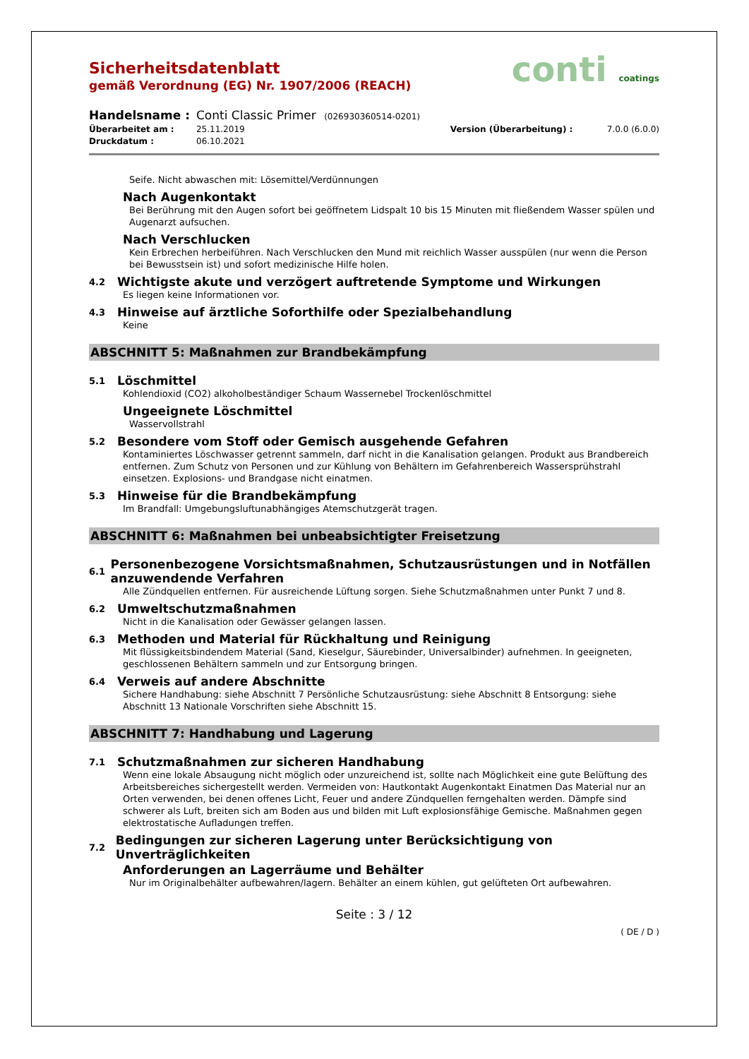Sicherheitsdatenblatt
gemäß Verordnung (EG) Nr. 1907/2006 (REACH)
conti coatings
Handelsname : Conti Classic Primer (026930360514-0201)
Überarbeitet am : 25.11.2019 Version (Überarbeitung) : 7.0.0 (6.0.0)
Druckdatum : 06.10.2021
Seife. Nicht abwaschen mit: Lösemittel/Verdünnungen
Nach Augenkontakt
Bei Berührung mit den Augen sofort bei geöffnetem Lidspalt 10 bis 15 Minuten mit fließendem Wasser spülen und Augenarzt aufsuchen.
Nach Verschlucken
Kein Erbrechen herbeiführen. Nach Verschlucken den Mund mit reichlich Wasser ausspülen (nur wenn die Person bei Bewusstsein ist) und sofort medizinische Hilfe holen.
4.2 Wichtigste akute und verzögert auftretende Symptome und Wirkungen
Es liegen keine Informationen vor.
4.3 Hinweise auf ärztliche Soforthilfe oder Spezialbehandlung
Keine
ABSCHNITT 5: Maßnahmen zur Brandbekämpfung
5.1 Löschmittel
Kohlendioxid (CO2) alkoholbeständiger Schaum Wassernebel Trockenlöschmittel
Ungeeignete Löschmittel
Wasservollstrahl
5.2 Besondere vom Stoff oder Gemisch ausgehende Gefahren
Kontaminiertes Löschwasser getrennt sammeln, darf nicht in die Kanalisation gelangen. Produkt aus Brandbereich entfernen. Zum Schutz von Personen und zur Kühlung von Behältern im Gefahrenbereich Wassersprühstrahl einsetzen. Explosions- und Brandgase nicht einatmen.
5.3 Hinweise für die Brandbekämpfung
Im Brandfall: Umgebungsluftunabhängiges Atemschutzgerät tragen.
ABSCHNITT 6: Maßnahmen bei unbeabsichtigter Freisetzung
6.1 Personenbezogene Vorsichtsmaßnahmen, Schutzausrüstungen und in Notfällen anzuwendende Verfahren
Alle Zündquellen entfernen. Für ausreichende Lüftung sorgen. Siehe Schutzmaßnahmen unter Punkt 7 und 8.
6.2 Umweltschutzmaßnahmen
Nicht in die Kanalisation oder Gewässer gelangen lassen.
6.3 Methoden und Material für Rückhaltung und Reinigung
Mit flüssigkeitsbindendem Material (Sand, Kieselgur, Säurebinder, Universalbinder) aufnehmen. In geeigneten, geschlossenen Behältern sammeln und zur Entsorgung bringen.
6.4 Verweis auf andere Abschnitte
Sichere Handhabung: siehe Abschnitt 7 Persönliche Schutzausrüstung: siehe Abschnitt 8 Entsorgung: siehe Abschnitt 13 Nationale Vorschriften siehe Abschnitt 15.
ABSCHNITT 7: Handhabung und Lagerung
7.1 Schutzmaßnahmen zur sicheren Handhabung
Wenn eine lokale Absaugung nicht möglich oder unzureichend ist, sollte nach Möglichkeit eine gute Belüftung des Arbeitsbereiches sichergestellt werden. Vermeiden von: Hautkontakt Augenkontakt Einatmen Das Material nur an Orten verwenden, bei denen offenes Licht, Feuer und andere Zündquellen ferngehalten werden. Dämpfe sind schwerer als Luft, breiten sich am Boden aus und bilden mit Luft explosionsfähige Gemische. Maßnahmen gegen elektrostatische Aufladungen treffen.
7.2 Bedingungen zur sicheren Lagerung unter Berücksichtigung von Unverträglichkeiten
Anforderungen an Lagerräume und Behälter
Nur im Originalbehälter aufbewahren/lagern. Behälter an einem kühlen, gut gelüfteten Ort aufbewahren.
Seite : 3 / 12
( DE / D )